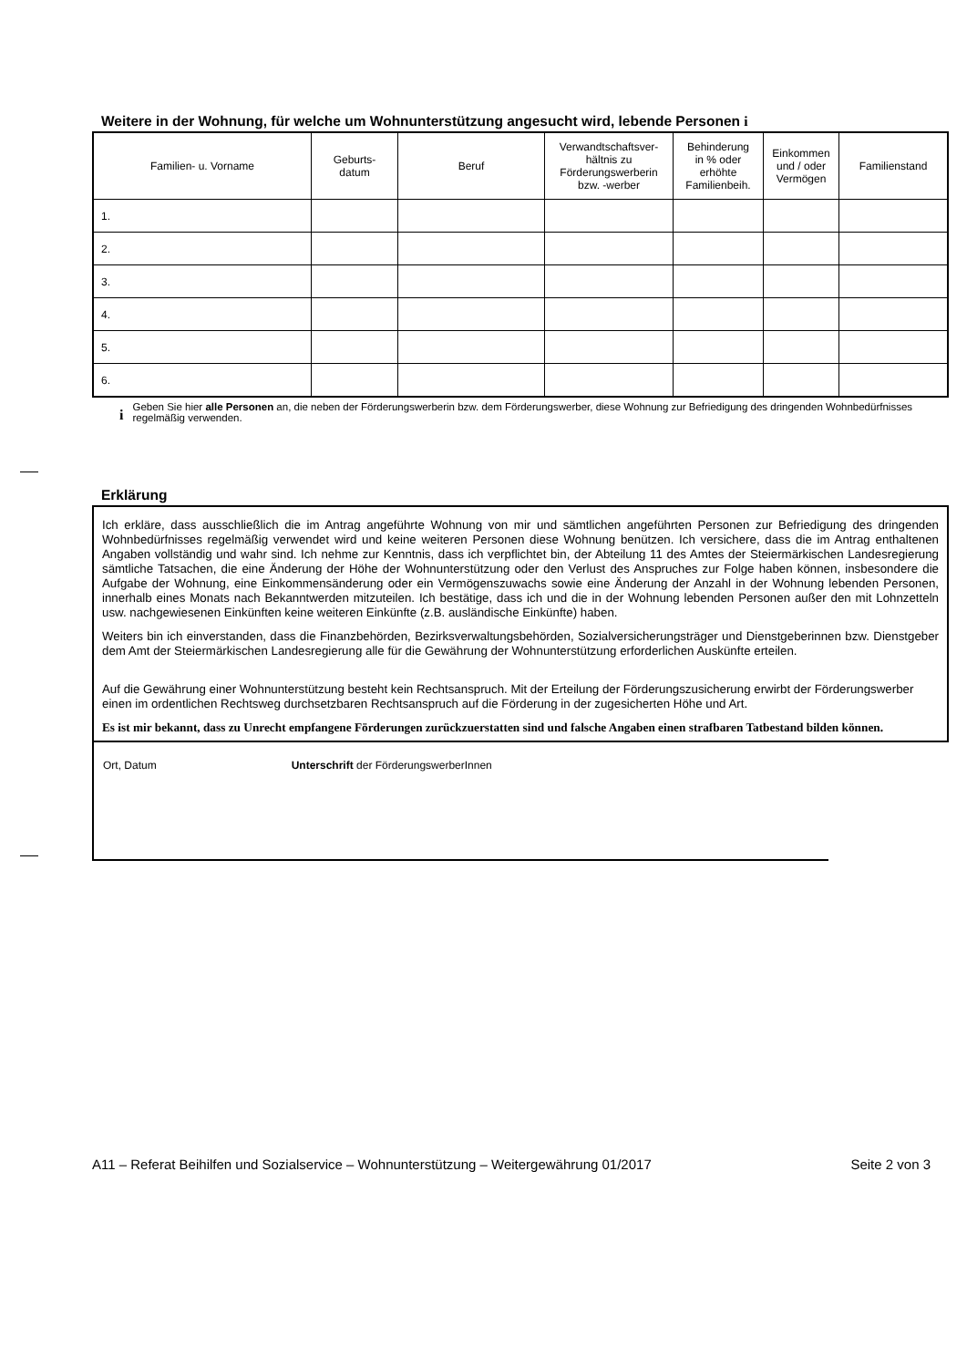Weitere in der Wohnung, für welche um Wohnunterstützung angesucht wird, lebende Personen i
| Familien- u. Vorname | Geburts- datum | Beruf | Verwandtschaftsver- hältnis zu Förderungswerberin bzw. -werber | Behinderung in % oder erhöhte Familienbeih. | Einkommen und / oder Vermögen | Familienstand |
| --- | --- | --- | --- | --- | --- | --- |
| 1. | | | | | | |
| 2. | | | | | | |
| 3. | | | | | | |
| 4. | | | | | | |
| 5. | | | | | | |
| 6. | | | | | | |
i
Geben Sie hier alle Personen an, die neben der Förderungswerberin bzw. dem Förderungswerber, diese Wohnung zur Befriedigung des dringenden Wohnbedürfnisses regelmäßig verwenden.
Erklärung
Ich erkläre, dass ausschließlich die im Antrag angeführte Wohnung von mir und sämtlichen angeführten Personen zur Befriedigung des dringenden Wohnbedürfnisses regelmäßig verwendet wird und keine weiteren Personen diese Wohnung benützen. Ich versichere, dass die im Antrag enthaltenen Angaben vollständig und wahr sind. Ich nehme zur Kenntnis, dass ich verpflichtet bin, der Abteilung 11 des Amtes der Steiermärkischen Landesregierung sämtliche Tatsachen, die eine Änderung der Höhe der Wohnunterstützung oder den Verlust des Anspruches zur Folge haben können, insbesondere die Aufgabe der Wohnung, eine Einkommensänderung oder ein Vermögenszuwachs sowie eine Änderung der Anzahl in der Wohnung lebenden Personen, innerhalb eines Monats nach Bekanntwerden mitzuteilen. Ich bestätige, dass ich und die in der Wohnung lebenden Personen außer den mit Lohnzetteln usw. nachgewiesenen Einkünften keine weiteren Einkünfte (z.B. ausländische Einkünfte) haben.
Weiters bin ich einverstanden, dass die Finanzbehörden, Bezirksverwaltungsbehörden, Sozialversicherungsträger und Dienstgeberinnen bzw. Dienstgeber dem Amt der Steiermärkischen Landesregierung alle für die Gewährung der Wohnunterstützung erforderlichen Auskünfte erteilen.
Auf die Gewährung einer Wohnunterstützung besteht kein Rechtsanspruch. Mit der Erteilung der Förderungszusicherung erwirbt der Förderungswerber einen im ordentlichen Rechtsweg durchsetzbaren Rechtsanspruch auf die Förderung in der zugesicherten Höhe und Art.
Es ist mir bekannt, dass zu Unrecht empfangene Förderungen zurückzuerstatten sind und falsche Angaben einen strafbaren Tatbestand bilden können.
Ort, Datum Unterschrift der FörderungswerberInnen
A11 – Referat Beihilfen und Sozialservice – Wohnunterstützung – Weitergewährung 01/2017 Seite 2 von 3